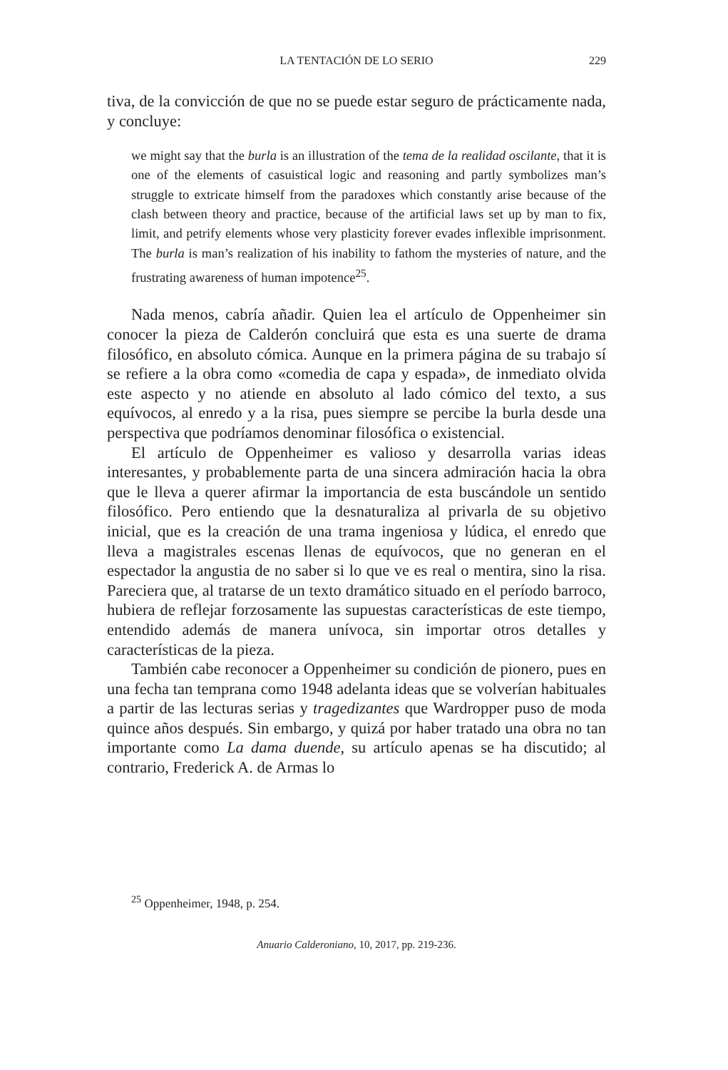LA TENTACIÓN DE LO SERIO 229
tiva, de la convicción de que no se puede estar seguro de prácticamente nada, y concluye:
we might say that the burla is an illustration of the tema de la realidad oscilante, that it is one of the elements of casuistical logic and reasoning and partly symbolizes man’s struggle to extricate himself from the paradoxes which constantly arise because of the clash between theory and practice, because of the artificial laws set up by man to fix, limit, and petrify elements whose very plasticity forever evades inflexible imprisonment. The burla is man’s realization of his inability to fathom the mysteries of nature, and the frustrating awareness of human impotence<sup>25</sup>.
Nada menos, cabría añadir. Quien lea el artículo de Oppenheimer sin conocer la pieza de Calderón concluirá que esta es una suerte de drama filosófico, en absoluto cómica. Aunque en la primera página de su trabajo sí se refiere a la obra como «comedia de capa y espada», de inmediato olvida este aspecto y no atiende en absoluto al lado cómico del texto, a sus equívocos, al enredo y a la risa, pues siempre se percibe la burla desde una perspectiva que podríamos denominar filosófica o existencial.
El artículo de Oppenheimer es valioso y desarrolla varias ideas interesantes, y probablemente parta de una sincera admiración hacia la obra que le lleva a querer afirmar la importancia de esta buscándole un sentido filosófico. Pero entiendo que la desnaturaliza al privarla de su objetivo inicial, que es la creación de una trama ingeniosa y lúdica, el enredo que lleva a magistrales escenas llenas de equívocos, que no generan en el espectador la angustia de no saber si lo que ve es real o mentira, sino la risa. Pareciera que, al tratarse de un texto dramático situado en el período barroco, hubiera de reflejar forzosamente las supuestas características de este tiempo, entendido además de manera unívoca, sin importar otros detalles y características de la pieza.
También cabe reconocer a Oppenheimer su condición de pionero, pues en una fecha tan temprana como 1948 adelanta ideas que se volverían habituales a partir de las lecturas serias y tragedizantes que Wardropper puso de moda quince años después. Sin embargo, y quizá por haber tratado una obra no tan importante como La dama duende, su artículo apenas se ha discutido; al contrario, Frederick A. de Armas lo
<sup>25</sup> Oppenheimer, 1948, p. 254.
Anuario Calderoniano, 10, 2017, pp. 219-236.